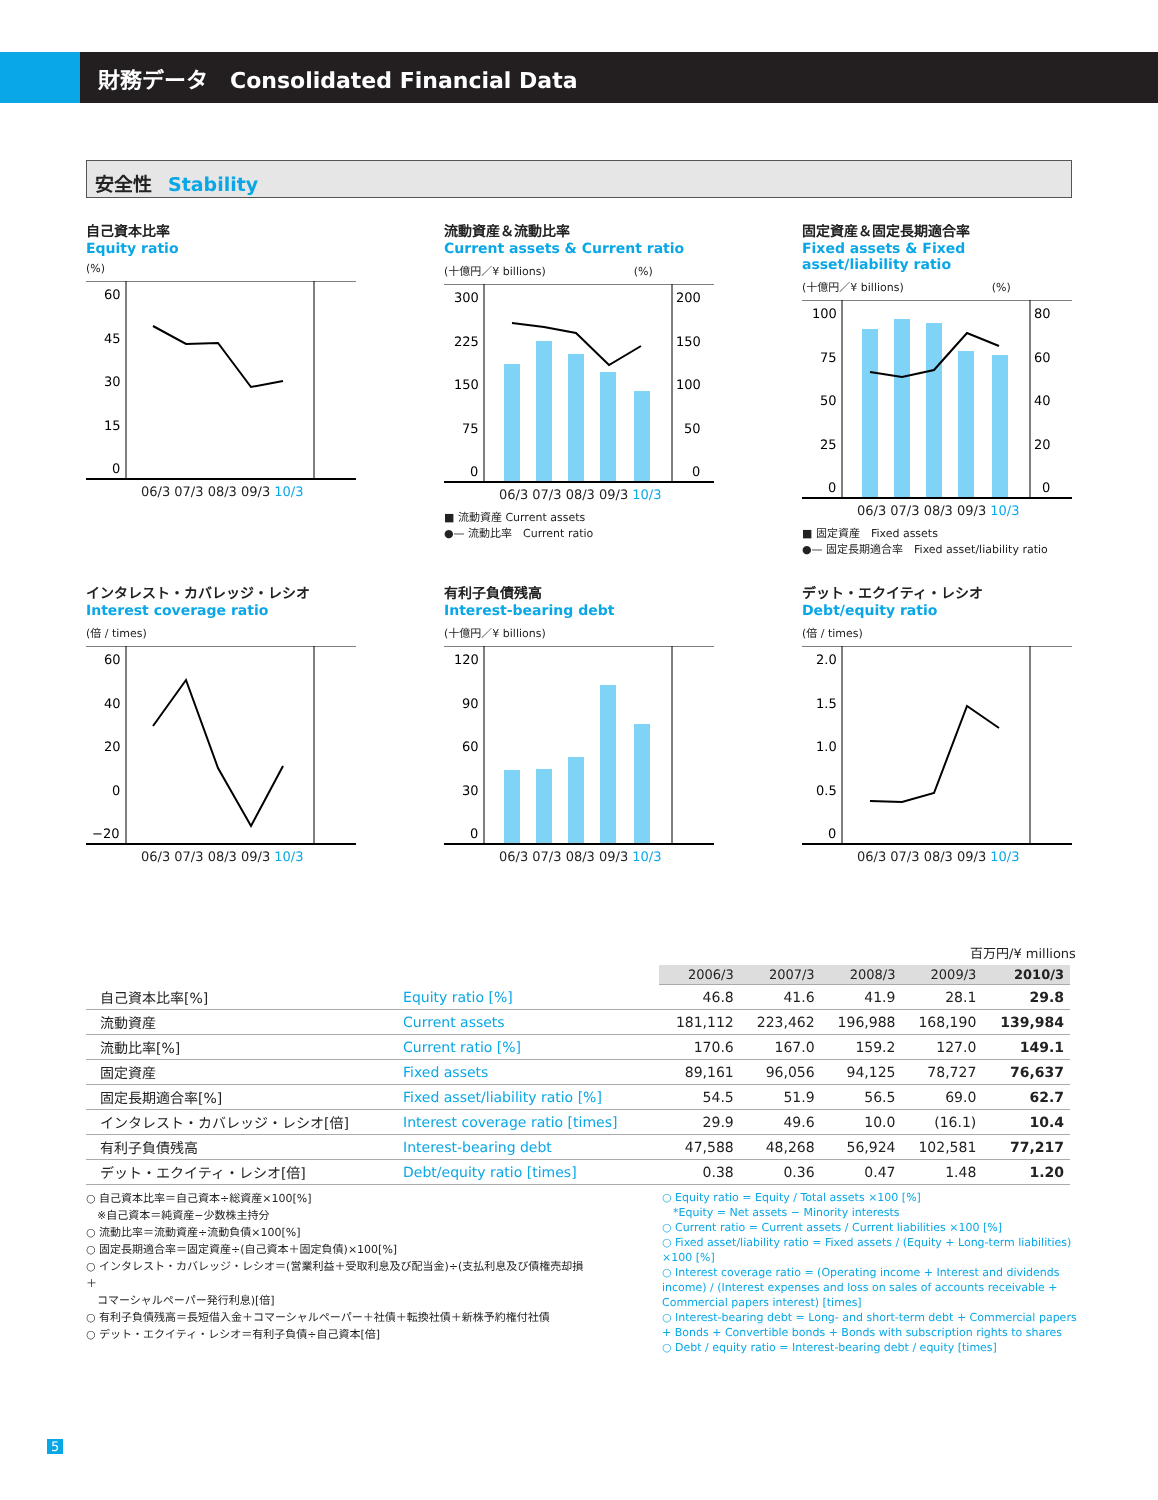財務データ　Consolidated Financial Data
安全性 Stability
自己資本比率
Equity ratio
(%)
60
45
30
15
0
06/3 07/3 08/3 09/3 10/3
流動資産＆流動比率
Current assets & Current ratio
(十億円／¥ billions)　　　　　　　　(%)
300
225
150
75
0
200
150
100
50
0
06/3 07/3 08/3 09/3 10/3
■ 流動資産 Current assets
●— 流動比率　Current ratio
固定資産＆固定長期適合率
Fixed assets & Fixed asset/liability ratio
(十億円／¥ billions)　　　　　　　　(%)
100
75
50
25
0
80
60
40
20
0
06/3 07/3 08/3 09/3 10/3
■ 固定資産　Fixed assets
●— 固定長期適合率　Fixed asset/liability ratio
インタレスト・カバレッジ・レシオ
Interest coverage ratio
(倍 / times)
60
40
20
0
−20
06/3 07/3 08/3 09/3 10/3
有利子負債残高
Interest-bearing debt
(十億円／¥ billions)
120
90
60
30
0
06/3 07/3 08/3 09/3 10/3
デット・エクイティ・レシオ
Debt/equity ratio
(倍 / times)
2.0
1.5
1.0
0.5
0
06/3 07/3 08/3 09/3 10/3
百万円/¥ millions
| | | 2006/3 | 2007/3 | 2008/3 | 2009/3 | 2010/3 |
| 自己資本比率[%] | Equity ratio [%] | 46.8 | 41.6 | 41.9 | 28.1 | 29.8 |
| 流動資産 | Current assets | 181,112 | 223,462 | 196,988 | 168,190 | 139,984 |
| 流動比率[%] | Current ratio [%] | 170.6 | 167.0 | 159.2 | 127.0 | 149.1 |
| 固定資産 | Fixed assets | 89,161 | 96,056 | 94,125 | 78,727 | 76,637 |
| 固定長期適合率[%] | Fixed asset/liability ratio [%] | 54.5 | 51.9 | 56.5 | 69.0 | 62.7 |
| インタレスト・カバレッジ・レシオ[倍] | Interest coverage ratio [times] | 29.9 | 49.6 | 10.0 | (16.1) | 10.4 |
| 有利子負債残高 | Interest-bearing debt | 47,588 | 48,268 | 56,924 | 102,581 | 77,217 |
| デット・エクイティ・レシオ[倍] | Debt/equity ratio [times] | 0.38 | 0.36 | 0.47 | 1.48 | 1.20 |
○ 自己資本比率＝自己資本÷総資産×100[%]
　※自己資本＝純資産−少数株主持分
○ 流動比率＝流動資産÷流動負債×100[%]
○ 固定長期適合率＝固定資産÷(自己資本＋固定負債)×100[%]
○ インタレスト・カバレッジ・レシオ＝(営業利益＋受取利息及び配当金)÷(支払利息及び債権売却損＋
　コマーシャルペーパー発行利息)[倍]
○ 有利子負債残高＝長短借入金＋コマーシャルペーパー＋社債＋転換社債＋新株予約権付社債
○ デット・エクイティ・レシオ＝有利子負債÷自己資本[倍]
○ Equity ratio = Equity / Total assets ×100 [%]
　*Equity = Net assets − Minority interests
○ Current ratio = Current assets / Current liabilities ×100 [%]
○ Fixed asset/liability ratio = Fixed assets / (Equity + Long-term liabilities) ×100 [%]
○ Interest coverage ratio = (Operating income + Interest and dividends income) / (Interest expenses and loss on sales of accounts receivable + Commercial papers interest) [times]
○ Interest-bearing debt = Long- and short-term debt + Commercial papers + Bonds + Convertible bonds + Bonds with subscription rights to shares
○ Debt / equity ratio = Interest-bearing debt / equity [times]
5